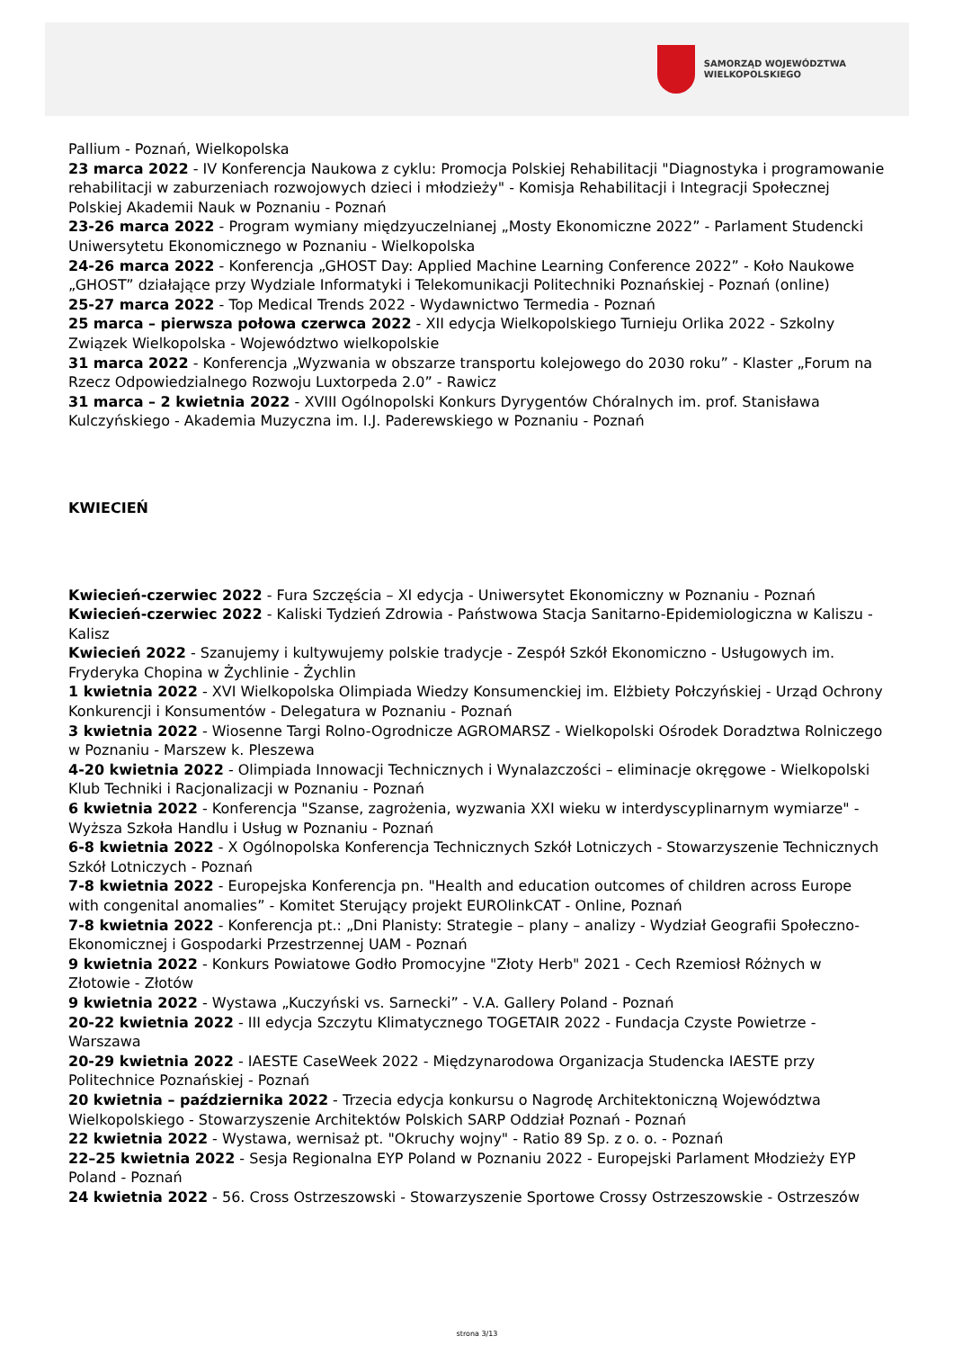SAMORZĄD WOJEWÓDZTWA
WIELKOPOLSKIEGO
Pallium - Poznań, Wielkopolska
23 marca 2022 - IV Konferencja Naukowa z cyklu: Promocja Polskiej Rehabilitacji "Diagnostyka i programowanie rehabilitacji w zaburzeniach rozwojowych dzieci i młodzieży" - Komisja Rehabilitacji i Integracji Społecznej Polskiej Akademii Nauk w Poznaniu - Poznań
23-26 marca 2022 - Program wymiany międzyuczelnianej „Mosty Ekonomiczne 2022” - Parlament Studencki Uniwersytetu Ekonomicznego w Poznaniu - Wielkopolska
24-26 marca 2022 - Konferencja „GHOST Day: Applied Machine Learning Conference 2022” - Koło Naukowe „GHOST” działające przy Wydziale Informatyki i Telekomunikacji Politechniki Poznańskiej - Poznań (online)
25-27 marca 2022 - Top Medical Trends 2022 - Wydawnictwo Termedia - Poznań
25 marca – pierwsza połowa czerwca 2022 - XII edycja Wielkopolskiego Turnieju Orlika 2022 - Szkolny Związek Wielkopolska - Województwo wielkopolskie
31 marca 2022 - Konferencja „Wyzwania w obszarze transportu kolejowego do 2030 roku” - Klaster „Forum na Rzecz Odpowiedzialnego Rozwoju Luxtorpeda 2.0” - Rawicz
31 marca – 2 kwietnia 2022 - XVIII Ogólnopolski Konkurs Dyrygentów Chóralnych im. prof. Stanisława Kulczyńskiego - Akademia Muzyczna im. I.J. Paderewskiego w Poznaniu - Poznań
KWIECIEŃ
Kwiecień-czerwiec 2022 - Fura Szczęścia – XI edycja - Uniwersytet Ekonomiczny w Poznaniu - Poznań
Kwiecień-czerwiec 2022 - Kaliski Tydzień Zdrowia - Państwowa Stacja Sanitarno-Epidemiologiczna w Kaliszu - Kalisz
Kwiecień 2022 - Szanujemy i kultywujemy polskie tradycje - Zespół Szkół Ekonomiczno - Usługowych im. Fryderyka Chopina w Żychlinie - Żychlin
1 kwietnia 2022 - XVI Wielkopolska Olimpiada Wiedzy Konsumenckiej im. Elżbiety Połczyńskiej - Urząd Ochrony Konkurencji i Konsumentów - Delegatura w Poznaniu - Poznań
3 kwietnia 2022 - Wiosenne Targi Rolno-Ogrodnicze AGROMARSZ - Wielkopolski Ośrodek Doradztwa Rolniczego w Poznaniu - Marszew k. Pleszewa
4-20 kwietnia 2022 - Olimpiada Innowacji Technicznych i Wynalazczości – eliminacje okręgowe - Wielkopolski Klub Techniki i Racjonalizacji w Poznaniu - Poznań
6 kwietnia 2022 - Konferencja "Szanse, zagrożenia, wyzwania XXI wieku w interdyscyplinarnym wymiarze" - Wyższa Szkoła Handlu i Usług w Poznaniu - Poznań
6-8 kwietnia 2022 - X Ogólnopolska Konferencja Technicznych Szkół Lotniczych - Stowarzyszenie Technicznych Szkół Lotniczych - Poznań
7-8 kwietnia 2022 - Europejska Konferencja pn. "Health and education outcomes of children across Europe with congenital anomalies” - Komitet Sterujący projekt EUROlinkCAT - Online, Poznań
7-8 kwietnia 2022 - Konferencja pt.: „Dni Planisty: Strategie – plany – analizy - Wydział Geografii Społeczno-Ekonomicznej i Gospodarki Przestrzennej UAM - Poznań
9 kwietnia 2022 - Konkurs Powiatowe Godło Promocyjne "Złoty Herb" 2021 - Cech Rzemiosł Różnych w Złotowie - Złotów
9 kwietnia 2022 - Wystawa „Kuczyński vs. Sarnecki” - V.A. Gallery Poland - Poznań
20-22 kwietnia 2022 - III edycja Szczytu Klimatycznego TOGETAIR 2022 - Fundacja Czyste Powietrze - Warszawa
20-29 kwietnia 2022 - IAESTE CaseWeek 2022 - Międzynarodowa Organizacja Studencka IAESTE przy Politechnice Poznańskiej - Poznań
20 kwietnia – października 2022 - Trzecia edycja konkursu o Nagrodę Architektoniczną Województwa Wielkopolskiego - Stowarzyszenie Architektów Polskich SARP Oddział Poznań - Poznań
22 kwietnia 2022 - Wystawa, wernisaż pt. "Okruchy wojny" - Ratio 89 Sp. z o. o. - Poznań
22–25 kwietnia 2022 - Sesja Regionalna EYP Poland w Poznaniu 2022 - Europejski Parlament Młodzieży EYP Poland - Poznań
24 kwietnia 2022 - 56. Cross Ostrzeszowski - Stowarzyszenie Sportowe Crossy Ostrzeszowskie - Ostrzeszów
strona 3/13